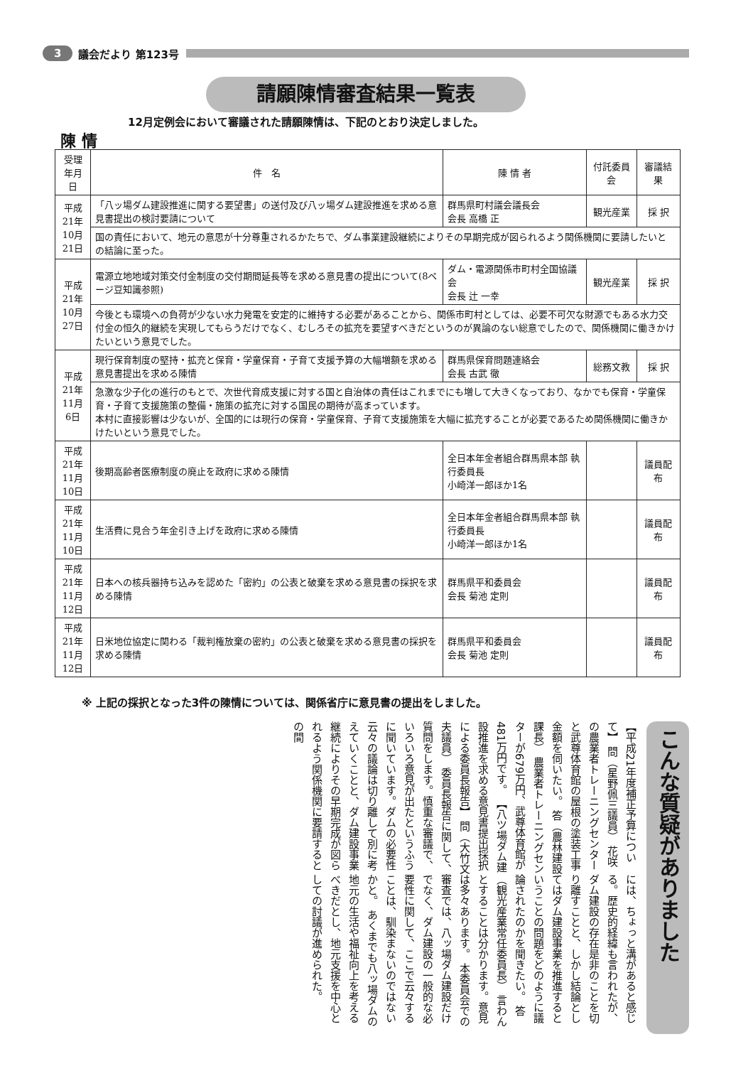3 議会だより 第123号
請願陳情審査結果一覧表
12月定例会において審議された請願陳情は、下記のとおり決定しました。
陳 情
| 受理年月日 | 件 名 | 陳 情 者 | 付託委員会 | 審議結果 |
| --- | --- | --- | --- | --- |
| 平成21年 10月21日 | 「八ッ場ダム建設推進に関する要望書」の送付及び八ッ場ダム建設推進を求める意見書提出の検討要請について | 群馬県町村議会議長会 会長 高橋 正 | 観光産業 | 採 択 |
| | 国の責任において、地元の意思が十分尊重されるかたちで、ダム事業建設継続によりその早期完成が図られるよう関係機関に要請したいとの結論に至った。 | | | |
| 平成21年 10月27日 | 電源立地地域対策交付金制度の交付期間延長等を求める意見書の提出について(8ページ豆知識参照) | ダム・電源関係市町村全国協議会 会長 辻 一幸 | 観光産業 | 採 択 |
| | 今後とも環境への負荷が少ない水力発電を安定的に維持する必要があることから、関係市町村としては、必要不可欠な財源でもある水力交付金の恒久的継続を実現してもらうだけでなく、むしろその拡充を要望すべきだというのが異論のない総意でしたので、関係機関に働きかけたいという意見でした。 | | | |
| 平成21年 11月6日 | 現行保育制度の堅持・拡充と保育・学童保育・子育て支援予算の大幅増額を求める意見書提出を求める陳情 | 群馬県保育問題連絡会 会長 古武 徹 | 総務文教 | 採 択 |
| | 急激な少子化の進行のもとで、次世代育成支援に対する国と自治体の責任はこれまでにも増して大きくなっており、なかでも保育・学童保育・子育て支援施策の整備・施策の拡充に対する国民の期待が高まっています。 本村に直接影響は少ないが、全国的には現行の保育・学童保育、子育て支援施策を大幅に拡充することが必要であるため関係機関に働きかけたいという意見でした。 | | | |
| 平成21年 11月10日 | 後期高齢者医療制度の廃止を政府に求める陳情 | 全日本年金者組合群馬県本部 執行委員長 小崎洋一郎ほか1名 | | 議員配布 |
| 平成21年 11月10日 | 生活費に見合う年金引き上げを政府に求める陳情 | 全日本年金者組合群馬県本部 執行委員長 小崎洋一郎ほか1名 | | 議員配布 |
| 平成21年 11月12日 | 日本への核兵器持ち込みを認めた「密約」の公表と破棄を求める意見書の採択を求める陳情 | 群馬県平和委員会 会長 菊池 定則 | | 議員配布 |
| 平成21年 11月12日 | 日米地位協定に関わる「裁判権放棄の密約」の公表と破棄を求める意見書の採択を求める陳情 | 群馬県平和委員会 会長 菊池 定則 | | 議員配布 |
※ 上記の採択となった3件の陳情については、関係省庁に意見書の提出をしました。
こんな質疑がありました
【平成21年度補正予算について】 問（星野佩三議員） 花咲の農業者トレーニングセンターと武尊体育館の屋根の塗装工事金額を伺いたい。 答（農林建設課長） 農業者トレーニングセンターが679万円、武尊体育館が481万円です。 【八ツ場ダム建設推進を求める意見書提出採択による委員長報告】 問（大竹文夫議員） 委員長報告に関して、質問をします。慎重な審議で、いろいろ意見が出たというふうに聞いています。ダムの必要性云々の議論は切り離して別に考えていくことと、ダム建設事業継続によりその早期完成が図られるよう関係機関に要請するとの間
には、ちょっと溝があると感じる。歴史的経緯も言われたが、ダム建設の存在是非のことを切り離すことと、しかし結論としてはダム建設事業を推進するということの問題をどのように議論されたのかを聞きたい。 答（観光産業常任委員長） 言わんとすることは分かります。意見は多々あります。 本委員会での審査では、八ッ場ダム建設だけでなく、ダム建設の一般的な必要性に関して、ここで云々することは、馴染まないのではないかと。 あくまでも八ッ場ダムの地元の生活や福祉向上を考えるべきだとし、地元支援を中心としての討議が進められた。